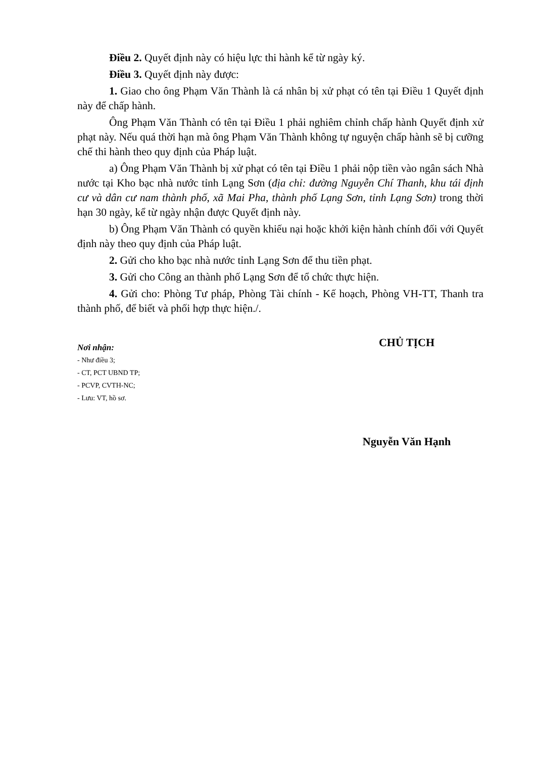Điều 2. Quyết định này có hiệu lực thi hành kể từ ngày ký.
Điều 3. Quyết định này được:
1. Giao cho ông Phạm Văn Thành là cá nhân bị xử phạt có tên tại Điều 1 Quyết định này để chấp hành.
Ông Phạm Văn Thành có tên tại Điều 1 phải nghiêm chỉnh chấp hành Quyết định xử phạt này. Nếu quá thời hạn mà ông Phạm Văn Thành không tự nguyện chấp hành sẽ bị cưỡng chế thi hành theo quy định của Pháp luật.
a) Ông Phạm Văn Thành bị xử phạt có tên tại Điều 1 phải nộp tiền vào ngân sách Nhà nước tại Kho bạc nhà nước tỉnh Lạng Sơn (địa chỉ: đường Nguyễn Chí Thanh, khu tái định cư và dân cư nam thành phố, xã Mai Pha, thành phố Lạng Sơn, tỉnh Lạng Sơn) trong thời hạn 30 ngày, kể từ ngày nhận được Quyết định này.
b) Ông Phạm Văn Thành có quyền khiếu nại hoặc khởi kiện hành chính đối với Quyết định này theo quy định của Pháp luật.
2. Gửi cho kho bạc nhà nước tỉnh Lạng Sơn để thu tiền phạt.
3. Gửi cho Công an thành phố Lạng Sơn để tổ chức thực hiện.
4. Gửi cho: Phòng Tư pháp, Phòng Tài chính - Kế hoạch, Phòng VH-TT, Thanh tra thành phố, để biết và phối hợp thực hiện./.
Nơi nhận:
- Như điều 3;
- CT, PCT UBND TP;
- PCVP, CVTH-NC;
- Lưu: VT, hồ sơ.
CHỦ TỊCH
Nguyễn Văn Hạnh